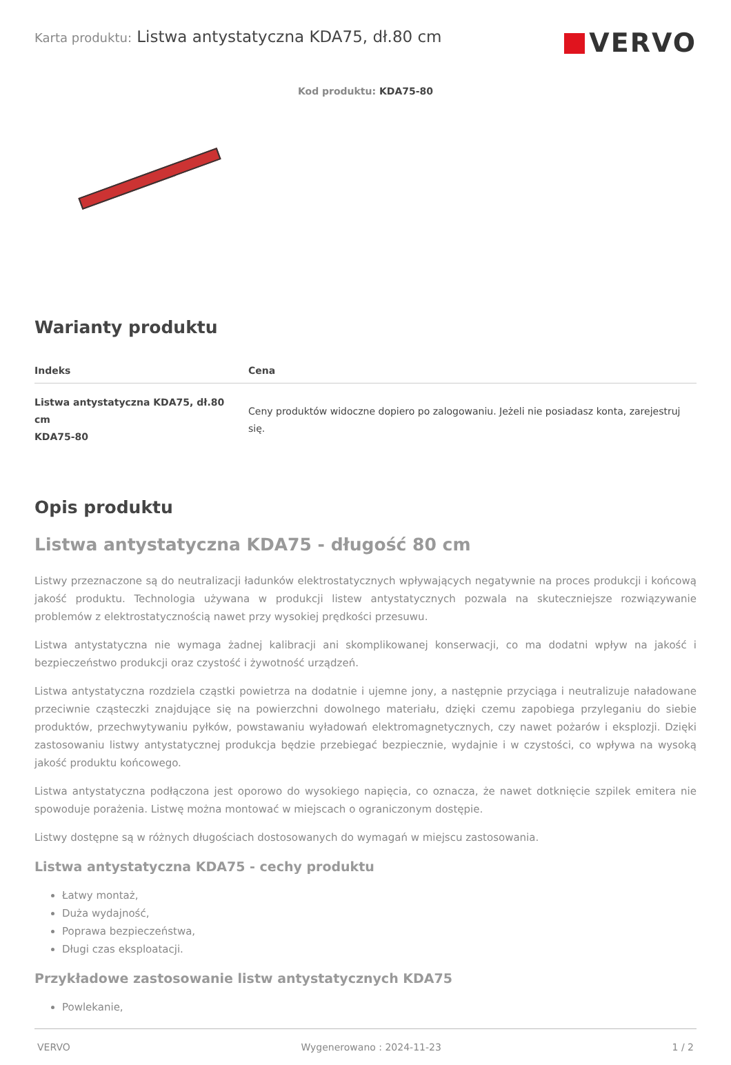Karta produktu: Listwa antystatyczna KDA75, dł.80 cm
VERVO
Kod produktu: KDA75-80
Warianty produktu
| Indeks | Cena |
| --- | --- |
| Listwa antystatyczna KDA75, dł.80 cm KDA75-80 | Ceny produktów widoczne dopiero po zalogowaniu. Jeżeli nie posiadasz konta, zarejestruj się. |
Opis produktu
Listwa antystatyczna KDA75 - długość 80 cm
Listwy przeznaczone są do neutralizacji ładunków elektrostatycznych wpływających negatywnie na proces produkcji i końcową jakość produktu. Technologia używana w produkcji listew antystatycznych pozwala na skuteczniejsze rozwiązywanie problemów z elektrostatycznością nawet przy wysokiej prędkości przesuwu.
Listwa antystatyczna nie wymaga żadnej kalibracji ani skomplikowanej konserwacji, co ma dodatni wpływ na jakość i bezpieczeństwo produkcji oraz czystość i żywotność urządzeń.
Listwa antystatyczna rozdziela cząstki powietrza na dodatnie i ujemne jony, a następnie przyciąga i neutralizuje naładowane przeciwnie cząsteczki znajdujące się na powierzchni dowolnego materiału, dzięki czemu zapobiega przyleganiu do siebie produktów, przechwytywaniu pyłków, powstawaniu wyładowań elektromagnetycznych, czy nawet pożarów i eksplozji. Dzięki zastosowaniu listwy antystatycznej produkcja będzie przebiegać bezpiecznie, wydajnie i w czystości, co wpływa na wysoką jakość produktu końcowego.
Listwa antystatyczna podłączona jest oporowo do wysokiego napięcia, co oznacza, że nawet dotknięcie szpilek emitera nie spowoduje porażenia. Listwę można montować w miejscach o ograniczonym dostępie.
Listwy dostępne są w różnych długościach dostosowanych do wymagań w miejscu zastosowania.
Listwa antystatyczna KDA75 - cechy produktu
Łatwy montaż,
Duża wydajność,
Poprawa bezpieczeństwa,
Długi czas eksploatacji.
Przykładowe zastosowanie listw antystatycznych KDA75
Powlekanie,
VERVO Wygenerowano : 2024-11-23 1 / 2